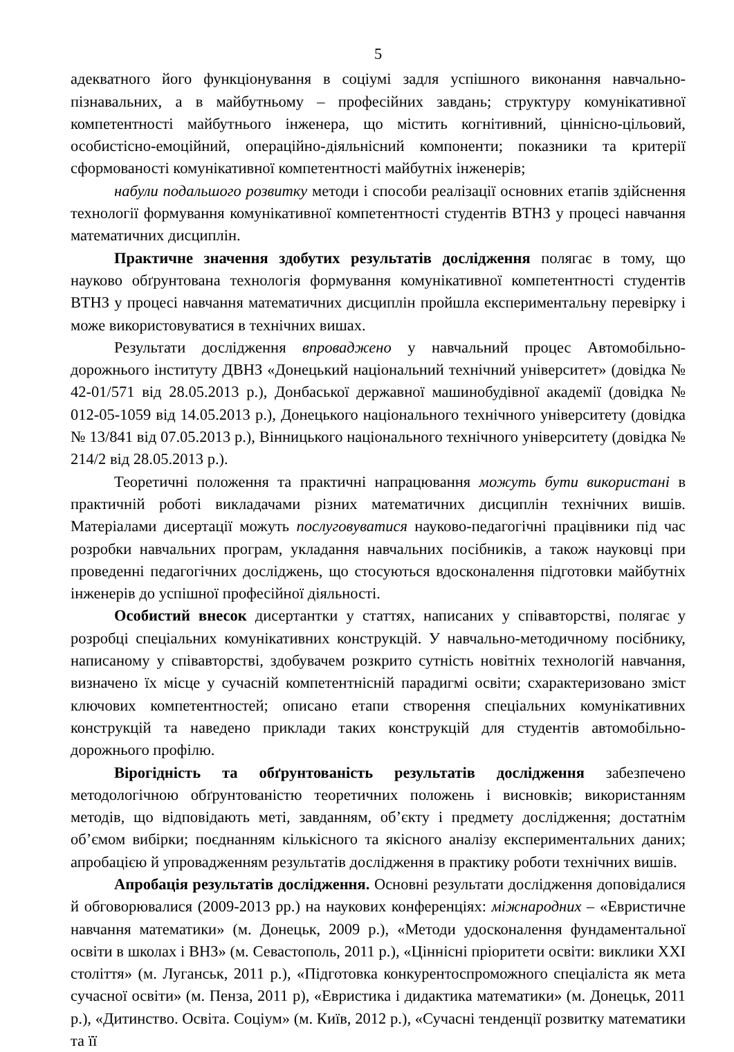5
адекватного його функціонування в соціумі задля успішного виконання навчально-пізнавальних, а в майбутньому – професійних завдань; структуру комунікативної компетентності майбутнього інженера, що містить когнітивний, ціннісно-цільовий, особистісно-емоційний, операційно-діяльнісний компоненти; показники та критерії сформованості комунікативної компетентності майбутніх інженерів;
набули подальшого розвитку методи і способи реалізації основних етапів здійснення технології формування комунікативної компетентності студентів ВТНЗ у процесі навчання математичних дисциплін.
Практичне значення здобутих результатів дослідження полягає в тому, що науково обґрунтована технологія формування комунікативної компетентності студентів ВТНЗ у процесі навчання математичних дисциплін пройшла експериментальну перевірку і може використовуватися в технічних вишах.
Результати дослідження впроваджено у навчальний процес Автомобільно-дорожнього інституту ДВНЗ «Донецький національний технічний університет» (довідка № 42-01/571 від 28.05.2013 р.), Донбаської державної машинобудівної академії (довідка № 012-05-1059 від 14.05.2013 р.), Донецького національного технічного університету (довідка № 13/841 від 07.05.2013 р.), Вінницького національного технічного університету (довідка № 214/2 від 28.05.2013 р.).
Теоретичні положення та практичні напрацювання можуть бути використані в практичній роботі викладачами різних математичних дисциплін технічних вишів. Матеріалами дисертації можуть послуговуватися науково-педагогічні працівники під час розробки навчальних програм, укладання навчальних посібників, а також науковці при проведенні педагогічних досліджень, що стосуються вдосконалення підготовки майбутніх інженерів до успішної професійної діяльності.
Особистий внесок дисертантки у статтях, написаних у співавторстві, полягає у розробці спеціальних комунікативних конструкцій. У навчально-методичному посібнику, написаному у співавторстві, здобувачем розкрито сутність новітніх технологій навчання, визначено їх місце у сучасній компетентнісній парадигмі освіти; схарактеризовано зміст ключових компетентностей; описано етапи створення спеціальних комунікативних конструкцій та наведено приклади таких конструкцій для студентів автомобільно-дорожнього профілю.
Вірогідність та обґрунтованість результатів дослідження забезпечено методологічною обґрунтованістю теоретичних положень і висновків; використанням методів, що відповідають меті, завданням, об’єкту і предмету дослідження; достатнім об’ємом вибірки; поєднанням кількісного та якісного аналізу експериментальних даних; апробацією й упровадженням результатів дослідження в практику роботи технічних вишів.
Апробація результатів дослідження. Основні результати дослідження доповідалися й обговорювалися (2009-2013 рр.) на наукових конференціях: міжнародних – «Евристичне навчання математики» (м. Донецьк, 2009 р.), «Методи удосконалення фундаментальної освіти в школах і ВНЗ» (м. Севастополь, 2011 р.), «Ціннісні пріоритети освіти: виклики XXI століття» (м. Луганськ, 2011 р.), «Підготовка конкурентоспроможного спеціаліста як мета сучасної освіти» (м. Пенза, 2011 р), «Евристика і дидактика математики» (м. Донецьк, 2011 р.), «Дитинство. Освіта. Соціум» (м. Київ, 2012 р.), «Сучасні тенденції розвитку математики та її